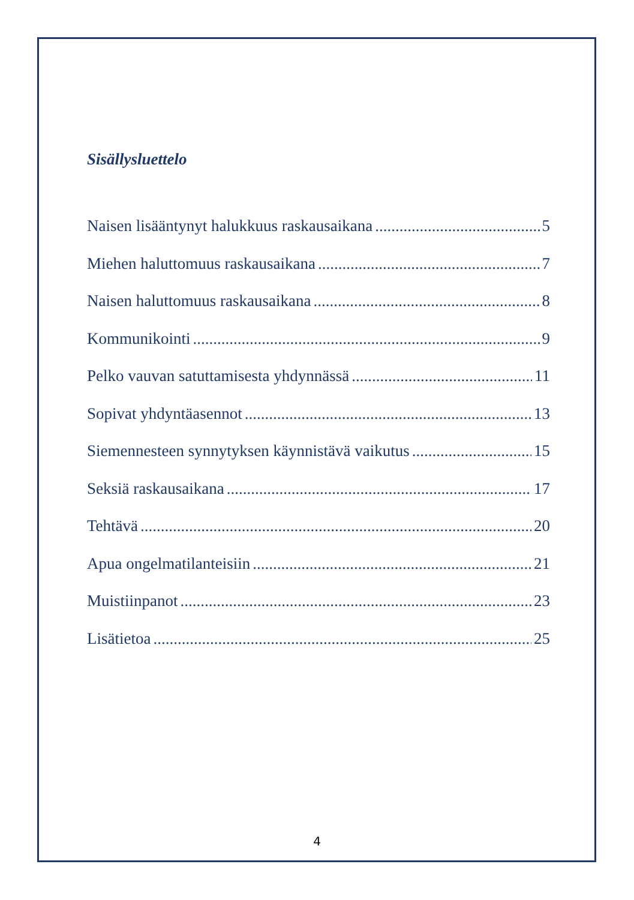Sisällysluettelo
Naisen lisääntynyt halukkuus raskausaikana 5
Miehen haluttomuus raskausaikana 7
Naisen haluttomuus raskausaikana 8
Kommunikointi 9
Pelko vauvan satuttamisesta yhdynnässä 11
Sopivat yhdyntäasennot 13
Siemennesteen synnytyksen käynnistävä vaikutus 15
Seksiä raskausaikana 17
Tehtävä 20
Apua ongelmatilanteisiin 21
Muistiinpanot 23
Lisätietoa 25
4